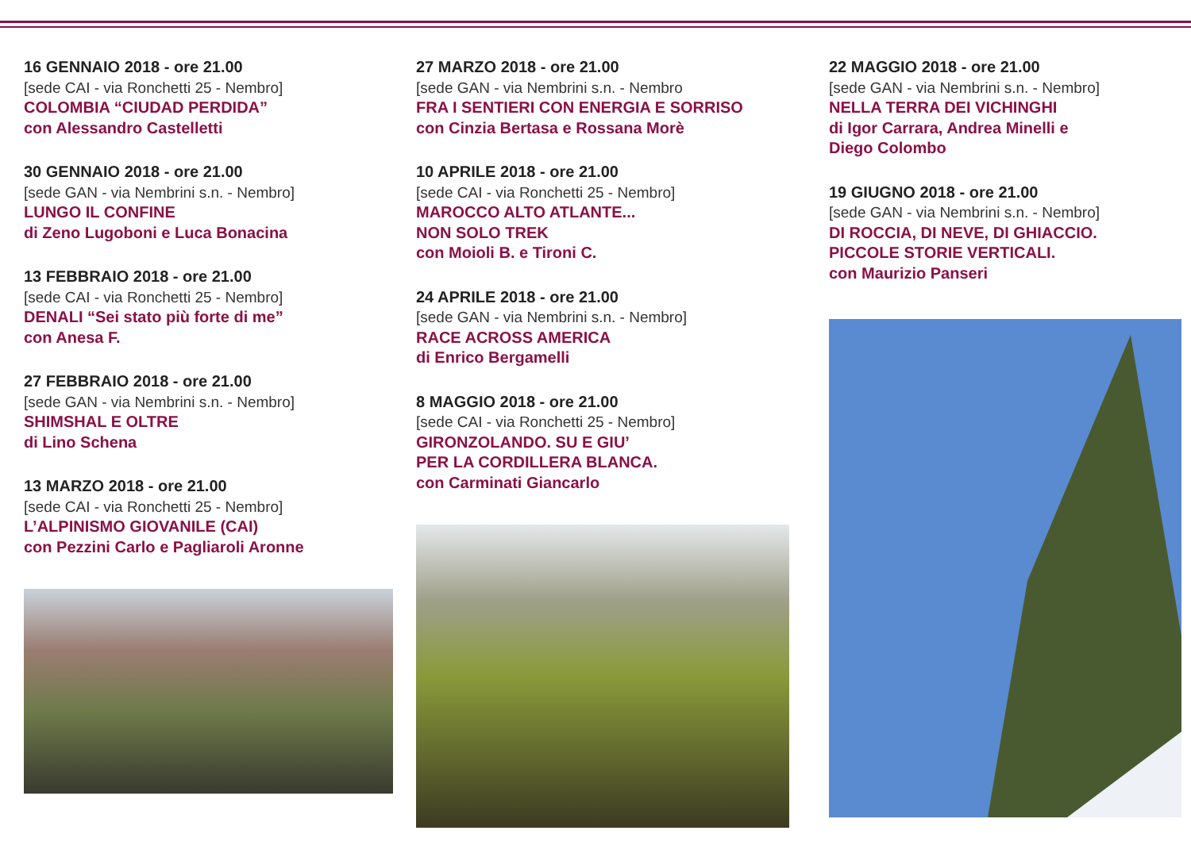16 GENNAIO 2018 - ore 21.00
[sede CAI - via Ronchetti 25 - Nembro]
COLOMBIA “CIUDAD PERDIDA”
con Alessandro Castelletti
30 GENNAIO 2018 - ore 21.00
[sede GAN - via Nembrini s.n. - Nembro]
LUNGO IL CONFINE
di Zeno Lugoboni e Luca Bonacina
13 FEBBRAIO 2018 - ore 21.00
[sede CAI - via Ronchetti 25 - Nembro]
DENALI “Sei stato più forte di me”
con Anesa F.
27 FEBBRAIO 2018 - ore 21.00
[sede GAN - via Nembrini s.n. - Nembro]
SHIMSHAL E OLTRE
di Lino Schena
13 MARZO 2018 - ore 21.00
[sede CAI - via Ronchetti 25 - Nembro]
L’ALPINISMO GIOVANILE (CAI)
con Pezzini Carlo e Pagliaroli Aronne
27 MARZO 2018 - ore 21.00
[sede GAN - via Nembrini s.n. - Nembro
FRA I SENTIERI CON ENERGIA E SORRISO
con Cinzia Bertasa e Rossana Morè
10 APRILE 2018 - ore 21.00
[sede CAI - via Ronchetti 25 - Nembro]
MAROCCO ALTO ATLANTE...
NON SOLO TREK
con Moioli B. e Tironi C.
24 APRILE 2018 - ore 21.00
[sede GAN - via Nembrini s.n. - Nembro]
RACE ACROSS AMERICA
di Enrico Bergamelli
8 MAGGIO 2018 - ore 21.00
[sede CAI - via Ronchetti 25 - Nembro]
GIRONZOLANDO. SU E GIU’
PER LA CORDILLERA BLANCA.
con Carminati Giancarlo
22 MAGGIO 2018 - ore 21.00
[sede GAN - via Nembrini s.n. - Nembro]
NELLA TERRA DEI VICHINGHI
di Igor Carrara, Andrea Minelli e
Diego Colombo
19 GIUGNO 2018 - ore 21.00
[sede GAN - via Nembrini s.n. - Nembro]
DI ROCCIA, DI NEVE, DI GHIACCIO.
PICCOLE STORIE VERTICALI.
con Maurizio Panseri